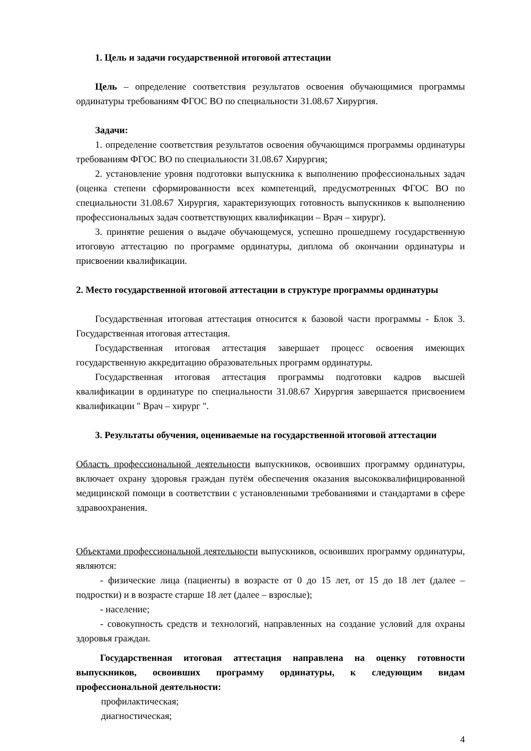1. Цель и задачи государственной итоговой аттестации
Цель – определение соответствия результатов освоения обучающимися программы ординатуры требованиям ФГОС ВО по специальности 31.08.67 Хирургия.
Задачи:
1. определение соответствия результатов освоения обучающимся программы ординатуры требованиям ФГОС ВО по специальности 31.08.67 Хирургия;
2. установление уровня подготовки выпускника к выполнению профессиональных задач (оценка степени сформированности всех компетенций, предусмотренных ФГОС ВО по специальности 31.08.67 Хирургия, характеризующих готовность выпускников к выполнению профессиональных задач соответствующих квалификации – Врач – хирург).
3. принятие решения о выдаче обучающемуся, успешно прошедшему государственную итоговую аттестацию по программе ординатуры, диплома об окончании ординатуры и присвоении квалификации.
2. Место государственной итоговой аттестации в структуре программы ординатуры
Государственная итоговая аттестация относится к базовой части программы - Блок 3. Государственная итоговая аттестация.
Государственная итоговая аттестация завершает процесс освоения имеющих государственную аккредитацию образовательных программ ординатуры.
Государственная итоговая аттестация программы подготовки кадров высшей квалификации в ординатуре по специальности 31.08.67 Хирургия завершается присвоением квалификации " Врач – хирург ".
3. Результаты обучения, оцениваемые на государственной итоговой аттестации
Область профессиональной деятельности выпускников, освоивших программу ординатуры, включает охрану здоровья граждан путём обеспечения оказания высококвалифицированной медицинской помощи в соответствии с установленными требованиями и стандартами в сфере здравоохранения.
Объектами профессиональной деятельности выпускников, освоивших программу ординатуры, являются:
- физические лица (пациенты) в возрасте от 0 до 15 лет, от 15 до 18 лет (далее – подростки) и в возрасте старше 18 лет (далее – взрослые);
- население;
- совокупность средств и технологий, направленных на создание условий для охраны здоровья граждан.
Государственная итоговая аттестация направлена на оценку готовности выпускников, освоивших программу ординатуры, к следующим видам профессиональной деятельности:
профилактическая;
диагностическая;
4